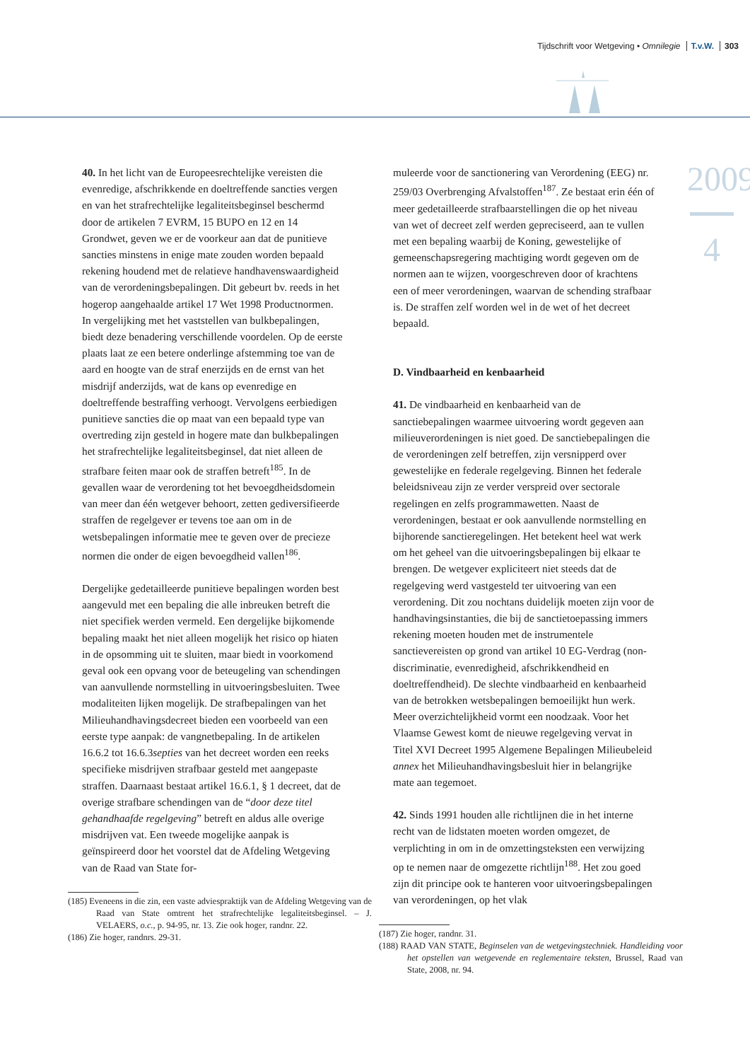Tijdschrift voor Wetgeving • Omnilegie T.v.W. 303
2009
4
40. In het licht van de Europeesrechtelijke vereisten die evenredige, afschrikkende en doeltreffende sancties vergen en van het strafrechtelijke legaliteitsbeginsel beschermd door de artikelen 7 EVRM, 15 BUPO en 12 en 14 Grondwet, geven we er de voorkeur aan dat de punitieve sancties minstens in enige mate zouden worden bepaald rekening houdend met de relatieve handhavenswaardigheid van de verordeningsbepalingen. Dit gebeurt bv. reeds in het hogerop aangehaalde artikel 17 Wet 1998 Productnormen. In vergelijking met het vaststellen van bulkbepalingen, biedt deze benadering verschillende voordelen. Op de eerste plaats laat ze een betere onderlinge afstemming toe van de aard en hoogte van de straf enerzijds en de ernst van het misdrijf anderzijds, wat de kans op evenredige en doeltreffende bestraffing verhoogt. Vervolgens eerbiedigen punitieve sancties die op maat van een bepaald type van overtreding zijn gesteld in hogere mate dan bulkbepalingen het strafrechtelijke legaliteitsbeginsel, dat niet alleen de strafbare feiten maar ook de straffen betreft<sup>185</sup>. In de gevallen waar de verordening tot het bevoegdheidsdomein van meer dan één wetgever behoort, zetten gediversifieerde straffen de regelgever er tevens toe aan om in de wetsbepalingen informatie mee te geven over de precieze normen die onder de eigen bevoegdheid vallen<sup>186</sup>.
Dergelijke gedetailleerde punitieve bepalingen worden best aangevuld met een bepaling die alle inbreuken betreft die niet specifiek werden vermeld. Een dergelijke bijkomende bepaling maakt het niet alleen mogelijk het risico op hiaten in de opsomming uit te sluiten, maar biedt in voorkomend geval ook een opvang voor de beteugeling van schendingen van aanvullende normstelling in uitvoeringsbesluiten. Twee modaliteiten lijken mogelijk. De strafbepalingen van het Milieuhandhavingsdecreet bieden een voorbeeld van een eerste type aanpak: de vangnetbepaling. In de artikelen 16.6.2 tot 16.6.3septies van het decreet worden een reeks specifieke misdrijven strafbaar gesteld met aangepaste straffen. Daarnaast bestaat artikel 16.6.1, § 1 decreet, dat de overige strafbare schendingen van de “door deze titel gehandhaafde regelgeving” betreft en aldus alle overige misdrijven vat. Een tweede mogelijke aanpak is geïnspireerd door het voorstel dat de Afdeling Wetgeving van de Raad van State for-
(185) Eveneens in die zin, een vaste adviespraktijk van de Afdeling Wetgeving van de Raad van State omtrent het strafrechtelijke legaliteitsbeginsel. – J. VELAERS, o.c., p. 94-95, nr. 13. Zie ook hoger, randnr. 22.
(186) Zie hoger, randnrs. 29-31.
muleerde voor de sanctionering van Verordening (EEG) nr. 259/03 Overbrenging Afvalstoffen<sup>187</sup>. Ze bestaat erin één of meer gedetailleerde strafbaarstellingen die op het niveau van wet of decreet zelf werden gepreciseerd, aan te vullen met een bepaling waarbij de Koning, gewestelijke of gemeenschapsregering machtiging wordt gegeven om de normen aan te wijzen, voorgeschreven door of krachtens een of meer verordeningen, waarvan de schending strafbaar is. De straffen zelf worden wel in de wet of het decreet bepaald.
D. Vindbaarheid en kenbaarheid
41. De vindbaarheid en kenbaarheid van de sanctiebepalingen waarmee uitvoering wordt gegeven aan milieuverordeningen is niet goed. De sanctiebepalingen die de verordeningen zelf betreffen, zijn versnipperd over gewestelijke en federale regelgeving. Binnen het federale beleidsniveau zijn ze verder verspreid over sectorale regelingen en zelfs programmawetten. Naast de verordeningen, bestaat er ook aanvullende normstelling en bijhorende sanctieregelingen. Het betekent heel wat werk om het geheel van die uitvoeringsbepalingen bij elkaar te brengen. De wetgever expliciteert niet steeds dat de regelgeving werd vastgesteld ter uitvoering van een verordening. Dit zou nochtans duidelijk moeten zijn voor de handhavingsinstanties, die bij de sanctietoepassing immers rekening moeten houden met de instrumentele sanctievereisten op grond van artikel 10 EG-Verdrag (non-discriminatie, evenredigheid, afschrikkendheid en doeltreffendheid). De slechte vindbaarheid en kenbaarheid van de betrokken wetsbepalingen bemoeilijkt hun werk. Meer overzichtelijkheid vormt een noodzaak. Voor het Vlaamse Gewest komt de nieuwe regelgeving vervat in Titel XVI Decreet 1995 Algemene Bepalingen Milieubeleid annex het Milieuhandhavingsbesluit hier in belangrijke mate aan tegemoet.
42. Sinds 1991 houden alle richtlijnen die in het interne recht van de lidstaten moeten worden omgezet, de verplichting in om in de omzettingsteksten een verwijzing op te nemen naar de omgezette richtlijn<sup>188</sup>. Het zou goed zijn dit principe ook te hanteren voor uitvoeringsbepalingen van verordeningen, op het vlak
(187) Zie hoger, randnr. 31.
(188) RAAD VAN STATE, Beginselen van de wetgevingstechniek. Handleiding voor het opstellen van wetgevende en reglementaire teksten, Brussel, Raad van State, 2008, nr. 94.